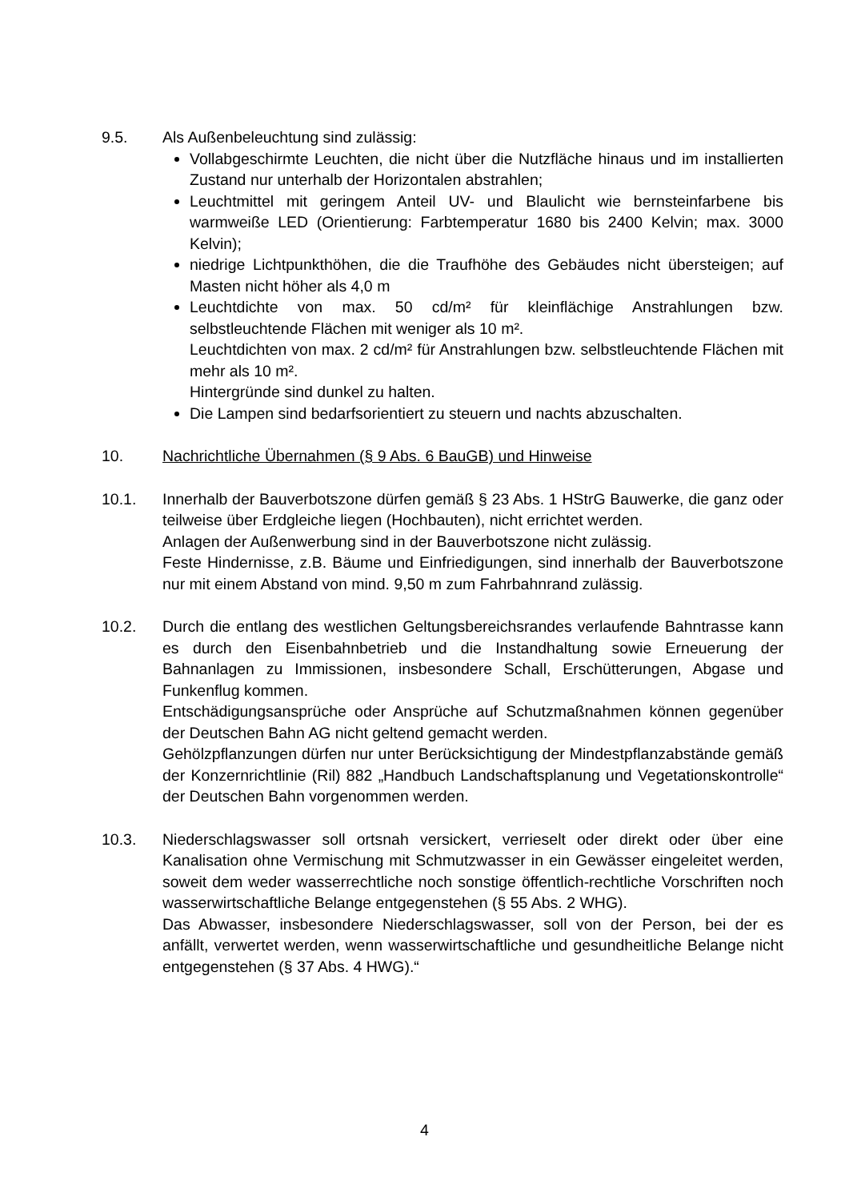9.5. Als Außenbeleuchtung sind zulässig:
Vollabgeschirmte Leuchten, die nicht über die Nutzfläche hinaus und im installierten Zustand nur unterhalb der Horizontalen abstrahlen;
Leuchtmittel mit geringem Anteil UV- und Blaulicht wie bernsteinfarbene bis warmweiße LED (Orientierung: Farbtemperatur 1680 bis 2400 Kelvin; max. 3000 Kelvin);
niedrige Lichtpunkthöhen, die die Traufhöhe des Gebäudes nicht übersteigen; auf Masten nicht höher als 4,0 m
Leuchtdichte von max. 50 cd/m² für kleinflächige Anstrahlungen bzw. selbstleuchtende Flächen mit weniger als 10 m².
Leuchtdichten von max. 2 cd/m² für Anstrahlungen bzw. selbstleuchtende Flächen mit mehr als 10 m².
Hintergründe sind dunkel zu halten.
Die Lampen sind bedarfsorientiert zu steuern und nachts abzuschalten.
10. Nachrichtliche Übernahmen (§ 9 Abs. 6 BauGB) und Hinweise
10.1. Innerhalb der Bauverbotszone dürfen gemäß § 23 Abs. 1 HStrG Bauwerke, die ganz oder teilweise über Erdgleiche liegen (Hochbauten), nicht errichtet werden.
Anlagen der Außenwerbung sind in der Bauverbotszone nicht zulässig.
Feste Hindernisse, z.B. Bäume und Einfriedigungen, sind innerhalb der Bauverbotszone nur mit einem Abstand von mind. 9,50 m zum Fahrbahnrand zulässig.
10.2. Durch die entlang des westlichen Geltungsbereichsrandes verlaufende Bahntrasse kann es durch den Eisenbahnbetrieb und die Instandhaltung sowie Erneuerung der Bahnanlagen zu Immissionen, insbesondere Schall, Erschütterungen, Abgase und Funkenflug kommen.
Entschädigungsansprüche oder Ansprüche auf Schutzmaßnahmen können gegenüber der Deutschen Bahn AG nicht geltend gemacht werden.
Gehölzpflanzungen dürfen nur unter Berücksichtigung der Mindestpflanzabstände gemäß der Konzernrichtlinie (Ril) 882 „Handbuch Landschaftsplanung und Vegetationskontrolle“ der Deutschen Bahn vorgenommen werden.
10.3. Niederschlagswasser soll ortsnah versickert, verrieselt oder direkt oder über eine Kanalisation ohne Vermischung mit Schmutzwasser in ein Gewässer eingeleitet werden, soweit dem weder wasserrechtliche noch sonstige öffentlich-rechtliche Vorschriften noch wasserwirtschaftliche Belange entgegenstehen (§ 55 Abs. 2 WHG).
Das Abwasser, insbesondere Niederschlagswasser, soll von der Person, bei der es anfällt, verwertet werden, wenn wasserwirtschaftliche und gesundheitliche Belange nicht entgegenstehen (§ 37 Abs. 4 HWG).“
4